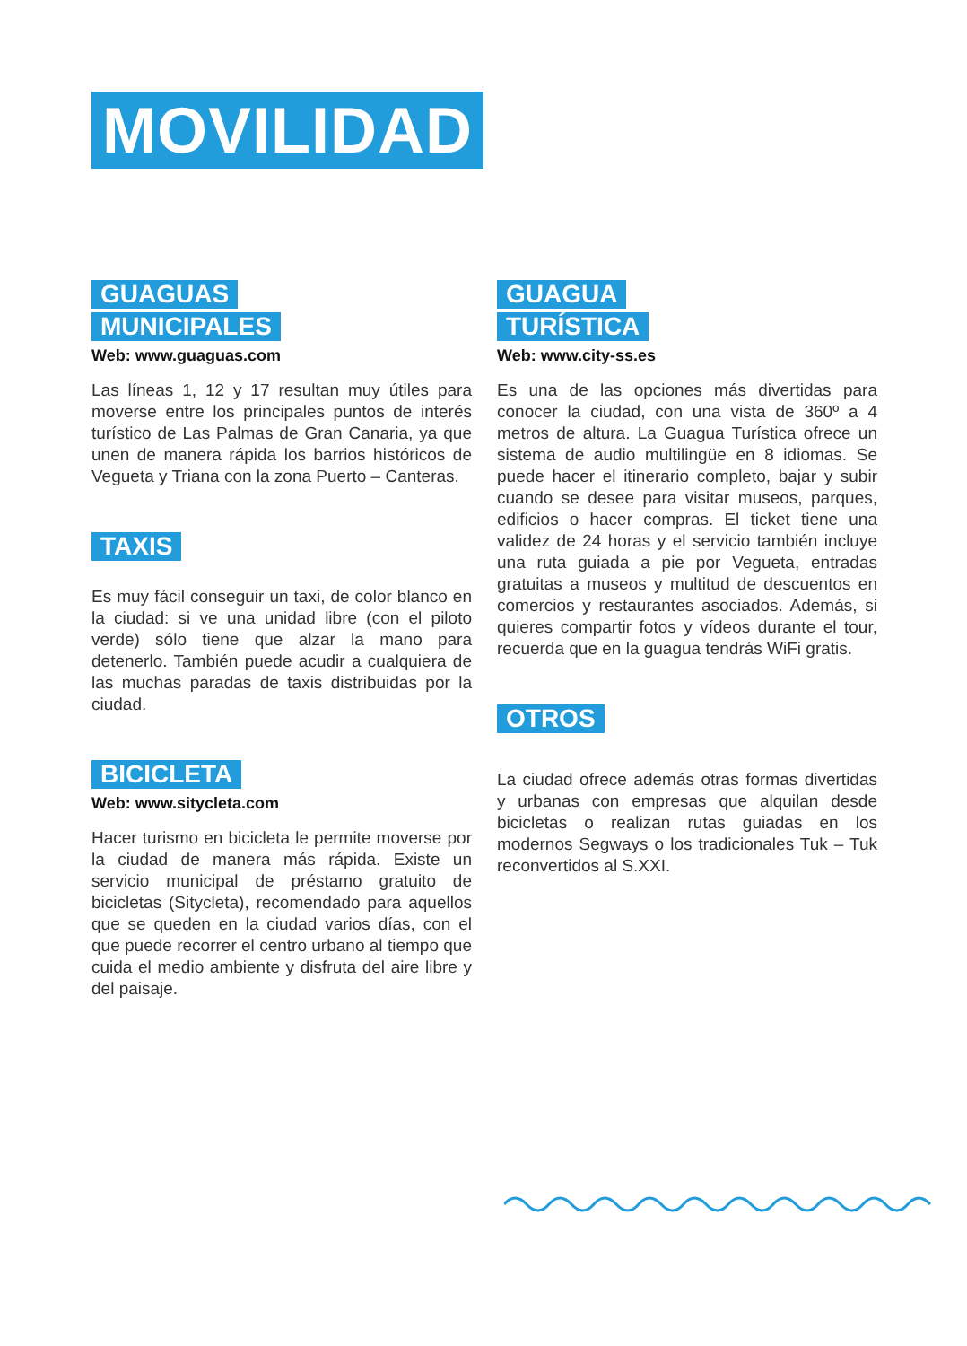MOVILIDAD
GUAGUAS
MUNICIPALES
Web: www.guaguas.com
Las líneas 1, 12 y 17 resultan muy útiles para moverse entre los principales puntos de interés turístico de Las Palmas de Gran Canaria, ya que unen de manera rápida los barrios históricos de Vegueta y Triana con la zona Puerto – Canteras.
TAXIS
Es muy fácil conseguir un taxi, de color blanco en la ciudad: si ve una unidad libre (con el piloto verde) sólo tiene que alzar la mano para detenerlo. También puede acudir a cualquiera de las muchas paradas de taxis distribuidas por la ciudad.
BICICLETA
Web: www.sitycleta.com
Hacer turismo en bicicleta le permite moverse por la ciudad de manera más rápida. Existe un servicio municipal de préstamo gratuito de bicicletas (Sitycleta), recomendado para aquellos que se queden en la ciudad varios días, con el que puede recorrer el centro urbano al tiempo que cuida el medio ambiente y disfruta del aire libre y del paisaje.
GUAGUA
TURÍSTICA
Web: www.city-ss.es
Es una de las opciones más divertidas para conocer la ciudad, con una vista de 360º a 4 metros de altura. La Guagua Turística ofrece un sistema de audio multilingüe en 8 idiomas. Se puede hacer el itinerario completo, bajar y subir cuando se desee para visitar museos, parques, edificios o hacer compras. El ticket tiene una validez de 24 horas y el servicio también incluye una ruta guiada a pie por Vegueta, entradas gratuitas a museos y multitud de descuentos en comercios y restaurantes asociados. Además, si quieres compartir fotos y vídeos durante el tour, recuerda que en la guagua tendrás WiFi gratis.
OTROS
La ciudad ofrece además otras formas divertidas y urbanas con empresas que alquilan desde bicicletas o realizan rutas guiadas en los modernos Segways o los tradicionales Tuk – Tuk reconvertidos al S.XXI.